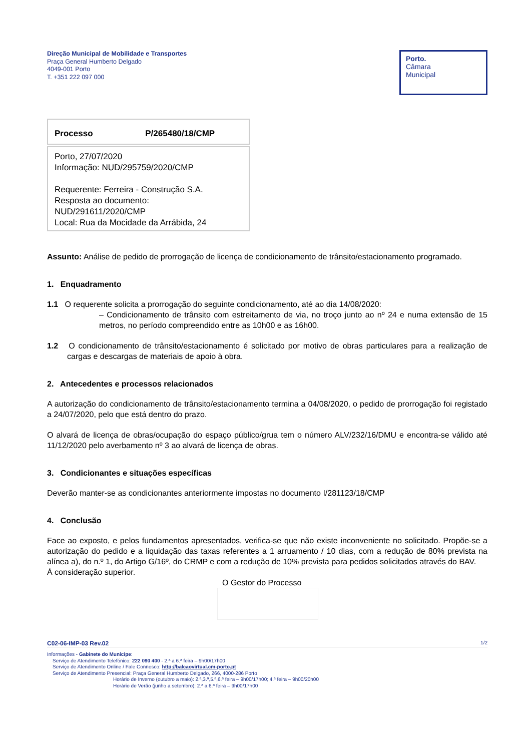Direção Municipal de Mobilidade e Transportes
Praça General Humberto Delgado
4049-001 Porto
T. +351 222 097 000
Porto.
Câmara
Municipal
Processo P/265480/18/CMP
Porto, 27/07/2020
Informação: NUD/295759/2020/CMP
Requerente: Ferreira - Construção S.A.
Resposta ao documento: NUD/291611/2020/CMP
Local: Rua da Mocidade da Arrábida, 24
Assunto: Análise de pedido de prorrogação de licença de condicionamento de trânsito/estacionamento programado.
1. Enquadramento
1.1 O requerente solicita a prorrogação do seguinte condicionamento, até ao dia 14/08/2020:
– Condicionamento de trânsito com estreitamento de via, no troço junto ao nº 24 e numa extensão de 15 metros, no período compreendido entre as 10h00 e as 16h00.
1.2 O condicionamento de trânsito/estacionamento é solicitado por motivo de obras particulares para a realização de cargas e descargas de materiais de apoio à obra.
2. Antecedentes e processos relacionados
A autorização do condicionamento de trânsito/estacionamento termina a 04/08/2020, o pedido de prorrogação foi registado a 24/07/2020, pelo que está dentro do prazo.
O alvará de licença de obras/ocupação do espaço público/grua tem o número ALV/232/16/DMU e encontra-se válido até 11/12/2020 pelo averbamento nº 3 ao alvará de licença de obras.
3. Condicionantes e situações específicas
Deverão manter-se as condicionantes anteriormente impostas no documento I/281123/18/CMP
4. Conclusão
Face ao exposto, e pelos fundamentos apresentados, verifica-se que não existe inconveniente no solicitado. Propõe-se a autorização do pedido e a liquidação das taxas referentes a 1 arruamento / 10 dias, com a redução de 80% prevista na alínea a), do n.º 1, do Artigo G/16º, do CRMP e com a redução de 10% prevista para pedidos solicitados através do BAV.
À consideração superior.
O Gestor do Processo
C02-06-IMP-03 Rev.02 1/2
Informações - Gabinete do Munícipe:
Serviço de Atendimento Telefónico: 222 090 400 - 2.ª a 6.ª feira – 9h00/17h00
Serviço de Atendimento Online / Fale Connosco: http://balcaovirtual.cm-porto.pt
Serviço de Atendimento Presencial: Praça General Humberto Delgado, 266, 4000-286 Porto
Horário de Inverno (outubro a maio): 2.ª,3.ª,5.ª,6.ª feira – 9h00/17h00; 4.ª feira – 9h00/20h00
Horário de Verão (junho a setembro): 2.ª a 6.ª feira – 9h00/17h00